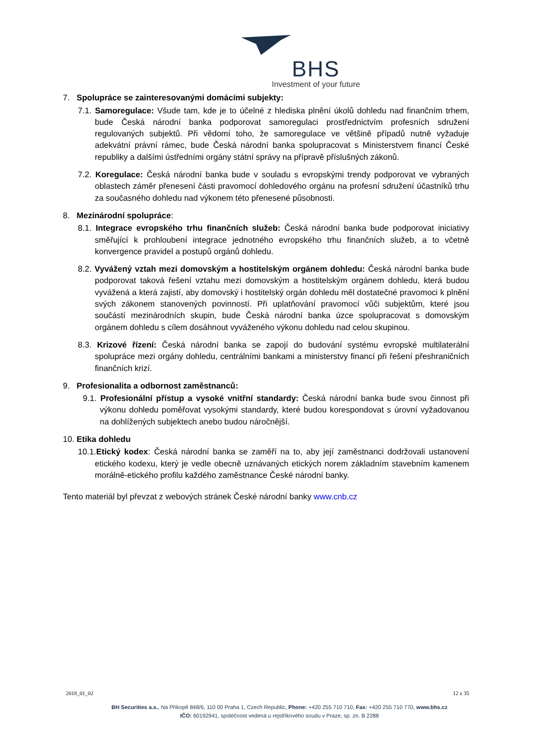BHS
Investment of your future
7. Spolupráce se zainteresovanými domácími subjekty:
7.1. Samoregulace: Všude tam, kde je to účelné z hlediska plnění úkolů dohledu nad finančním trhem, bude Česká národní banka podporovat samoregulaci prostřednictvím profesních sdružení regulovaných subjektů. Při vědomí toho, že samoregulace ve většině případů nutně vyžaduje adekvátní právní rámec, bude Česká národní banka spolupracovat s Ministerstvem financí České republiky a dalšími ústředními orgány státní správy na přípravě příslušných zákonů.
7.2. Koregulace: Česká národní banka bude v souladu s evropskými trendy podporovat ve vybraných oblastech záměr přenesení části pravomocí dohledového orgánu na profesní sdružení účastníků trhu za současného dohledu nad výkonem této přenesené působnosti.
8. Mezinárodní spolupráce:
8.1. Integrace evropského trhu finančních služeb: Česká národní banka bude podporovat iniciativy směřující k prohloubení integrace jednotného evropského trhu finančních služeb, a to včetně konvergence pravidel a postupů orgánů dohledu.
8.2. Vyvážený vztah mezi domovským a hostitelským orgánem dohledu: Česká národní banka bude podporovat taková řešení vztahu mezi domovským a hostitelským orgánem dohledu, která budou vyvážená a která zajistí, aby domovský i hostitelský orgán dohledu měl dostatečné pravomoci k plnění svých zákonem stanovených povinností. Při uplatňování pravomocí vůči subjektům, které jsou součástí mezinárodních skupin, bude Česká národní banka úzce spolupracovat s domovským orgánem dohledu s cílem dosáhnout vyváženého výkonu dohledu nad celou skupinou.
8.3. Krizové řízení: Česká národní banka se zapojí do budování systému evropské multilaterální spolupráce mezi orgány dohledu, centrálními bankami a ministerstvy financí při řešení přeshraničních finančních krizí.
9. Profesionalita a odbornost zaměstnanců:
9.1. Profesionální přístup a vysoké vnitřní standardy: Česká národní banka bude svou činnost při výkonu dohledu poměřovat vysokými standardy, které budou korespondovat s úrovní vyžadovanou na dohlížených subjektech anebo budou náročnější.
10. Etika dohledu
10.1.Etický kodex: Česká národní banka se zaměří na to, aby její zaměstnanci dodržovali ustanovení etického kodexu, který je vedle obecně uznávaných etických norem základním stavebním kamenem morálně-etického profilu každého zaměstnance České národní banky.
Tento materiál byl převzat z webových stránek České národní banky www.cnb.cz
2018_01_02 12 z 35
BH Securities a.s., Na Příkopě 848/6, 110 00 Praha 1, Czech Republic, Phone: +420 255 710 710, Fax: +420 255 710 770, www.bhs.cz
IČO: 60192941, společnost vedená u rejstříkového soudu v Praze, sp. zn. B 2288